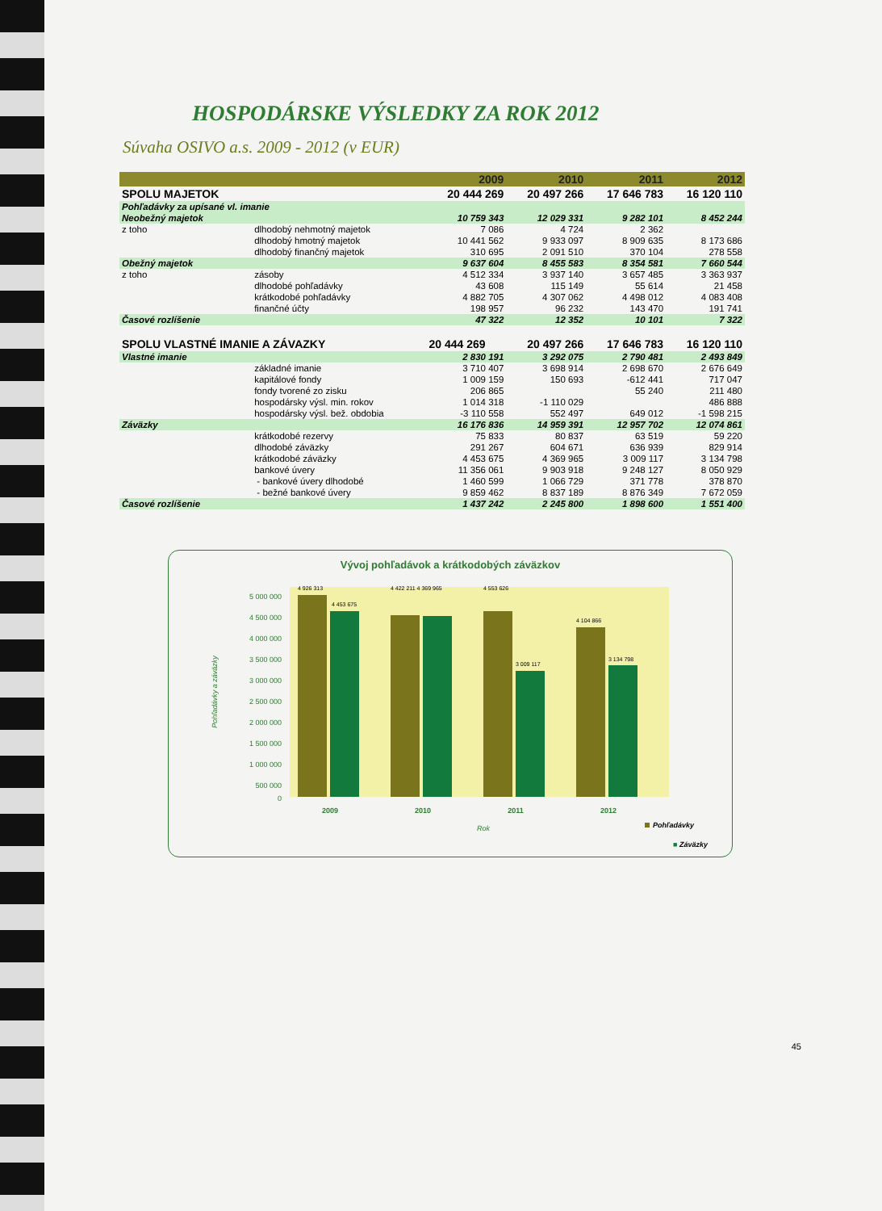HOSPODÁRSKE VÝSLEDKY ZA ROK 2012
Súvaha OSIVO a.s. 2009 - 2012 (v EUR)
| | | 2009 | 2010 | 2011 | 2012 |
| --- | --- | --- | --- | --- | --- |
| SPOLU MAJETOK | | 20 444 269 | 20 497 266 | 17 646 783 | 16 120 110 |
| Pohľadávky za upísané vl. imanie | | | | | |
| Neobežný majetok | | 10 759 343 | 12 029 331 | 9 282 101 | 8 452 244 |
| z toho | dlhodobý nehmotný majetok | 7 086 | 4 724 | 2 362 | |
| | dlhodobý hmotný majetok | 10 441 562 | 9 933 097 | 8 909 635 | 8 173 686 |
| | dlhodobý finančný majetok | 310 695 | 2 091 510 | 370 104 | 278 558 |
| Obežný majetok | | 9 637 604 | 8 455 583 | 8 354 581 | 7 660 544 |
| z toho | zásoby | 4 512 334 | 3 937 140 | 3 657 485 | 3 363 937 |
| | dlhodobé pohľadávky | 43 608 | 115 149 | 55 614 | 21 458 |
| | krátkodobé pohľadávky | 4 882 705 | 4 307 062 | 4 498 012 | 4 083 408 |
| | finančné účty | 198 957 | 96 232 | 143 470 | 191 741 |
| Časové rozlíšenie | | 47 322 | 12 352 | 10 101 | 7 322 |
| SPOLU VLASTNÉ IMANIE A ZÁVAZKY | | 20 444 269 | 20 497 266 | 17 646 783 | 16 120 110 |
| Vlastné imanie | | 2 830 191 | 3 292 075 | 2 790 481 | 2 493 849 |
| | základné imanie | 3 710 407 | 3 698 914 | 2 698 670 | 2 676 649 |
| | kapitálové fondy | 1 009 159 | 150 693 | -612 441 | 717 047 |
| | fondy tvorené zo zisku | 206 865 | | 55 240 | 211 480 |
| | hospodársky výsl. min. rokov | 1 014 318 | -1 110 029 | | 486 888 |
| | hospodársky výsl. bež. obdobia | -3 110 558 | 552 497 | 649 012 | -1 598 215 |
| Záväzky | | 16 176 836 | 14 959 391 | 12 957 702 | 12 074 861 |
| | krátkodobé rezervy | 75 833 | 80 837 | 63 519 | 59 220 |
| | dlhodobé záväzky | 291 267 | 604 671 | 636 939 | 829 914 |
| | krátkodobé záväzky | 4 453 675 | 4 369 965 | 3 009 117 | 3 134 798 |
| | bankové úvery | 11 356 061 | 9 903 918 | 9 248 127 | 8 050 929 |
| | - bankové úvery dlhodobé | 1 460 599 | 1 066 729 | 371 778 | 378 870 |
| | - bežné bankové úvery | 9 859 462 | 8 837 189 | 8 876 349 | 7 672 059 |
| Časové rozlíšenie | | 1 437 242 | 2 245 800 | 1 898 600 | 1 551 400 |
Vývoj pohľadávok a krátkodobých záväzkov
5 000 000
4 500 000
4 000 000
3 500 000
3 000 000
2 500 000
2 000 000
1 500 000
1 000 000
500 000
0
Pohľadávky a záväzky
4 926 313
4 453 675
4 422 211 4 369 965
4 553 626
3 009 117
4 104 866
3 134 798
2009
2010
2011
2012
Rok
Pohľadávky
■ Záväzky
45